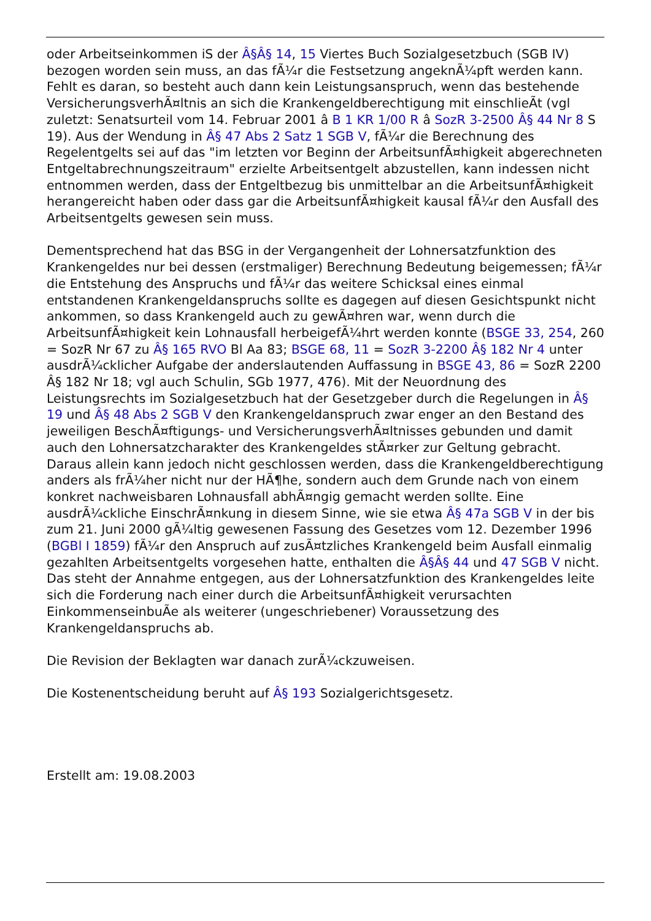oder Arbeitseinkommen iS der Â§Â§ 14, 15 Viertes Buch Sozialgesetzbuch (SGB IV) bezogen worden sein muss, an das fÃ¼r die Festsetzung angeknÃ¼pft werden kann. Fehlt es daran, so besteht auch dann kein Leistungsanspruch, wenn das bestehende VersicherungsverhÃ¤ltnis an sich die Krankengeldberechtigung mit einschlieÃt (vgl zuletzt: Senatsurteil vom 14. Februar 2001 â B 1 KR 1/00 R â SozR 3-2500 Â§ 44 Nr 8 S 19). Aus der Wendung in Â§ 47 Abs 2 Satz 1 SGB V, fÃ¼r die Berechnung des Regelentgelts sei auf das "im letzten vor Beginn der ArbeitsunfÃ¤higkeit abgerechneten Entgeltabrechnungszeitraum" erzielte Arbeitsentgelt abzustellen, kann indessen nicht entnommen werden, dass der Entgeltbezug bis unmittelbar an die ArbeitsunfÃ¤higkeit herangereicht haben oder dass gar die ArbeitsunfÃ¤higkeit kausal fÃ¼r den Ausfall des Arbeitsentgelts gewesen sein muss.
Dementsprechend hat das BSG in der Vergangenheit der Lohnersatzfunktion des Krankengeldes nur bei dessen (erstmaliger) Berechnung Bedeutung beigemessen; fÃ¼r die Entstehung des Anspruchs und fÃ¼r das weitere Schicksal eines einmal entstandenen Krankengeldanspruchs sollte es dagegen auf diesen Gesichtspunkt nicht ankommen, so dass Krankengeld auch zu gewÃ¤hren war, wenn durch die ArbeitsunfÃ¤higkeit kein Lohnausfall herbeigefÃ¼hrt werden konnte (BSGE 33, 254, 260 = SozR Nr 67 zu Â§ 165 RVO Bl Aa 83; BSGE 68, 11 = SozR 3-2200 Â§ 182 Nr 4 unter ausdrÃ¼cklicher Aufgabe der anderslautenden Auffassung in BSGE 43, 86 = SozR 2200 Â§ 182 Nr 18; vgl auch Schulin, SGb 1977, 476). Mit der Neuordnung des Leistungsrechts im Sozialgesetzbuch hat der Gesetzgeber durch die Regelungen in Â§ 19 und Â§ 48 Abs 2 SGB V den Krankengeldanspruch zwar enger an den Bestand des jeweiligen BeschÃ¤ftigungs- und VersicherungsverhÃ¤ltnisses gebunden und damit auch den Lohnersatzcharakter des Krankengeldes stÃ¤rker zur Geltung gebracht. Daraus allein kann jedoch nicht geschlossen werden, dass die Krankengeldberechtigung anders als frÃ¼her nicht nur der HÃ¶he, sondern auch dem Grunde nach von einem konkret nachweisbaren Lohnausfall abhÃ¤ngig gemacht werden sollte. Eine ausdrÃ¼ckliche EinschrÃ¤nkung in diesem Sinne, wie sie etwa Â§ 47a SGB V in der bis zum 21. Juni 2000 gÃ¼ltig gewesenen Fassung des Gesetzes vom 12. Dezember 1996 (BGBl I 1859) fÃ¼r den Anspruch auf zusÃ¤tzliches Krankengeld beim Ausfall einmalig gezahlten Arbeitsentgelts vorgesehen hatte, enthalten die Â§Â§ 44 und 47 SGB V nicht. Das steht der Annahme entgegen, aus der Lohnersatzfunktion des Krankengeldes leite sich die Forderung nach einer durch die ArbeitsunfÃ¤higkeit verursachten EinkommenseinbuÃe als weiterer (ungeschriebener) Voraussetzung des Krankengeldanspruchs ab.
Die Revision der Beklagten war danach zurÃ¼ckzuweisen.
Die Kostenentscheidung beruht auf Â§ 193 Sozialgerichtsgesetz.
Erstellt am: 19.08.2003